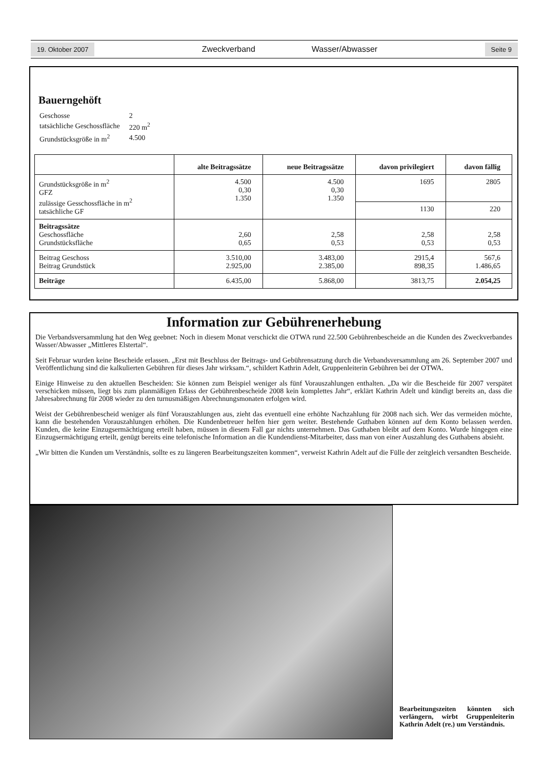19. Oktober 2007 Zweckverband Wasser/Abwasser Seite 9
Bauerngehöft
| Geschosse | 2 |
| tatsächliche Geschossfläche | 220 m<sup>2</sup> |
| Grundstücksgröße in m<sup>2</sup> | 4.500 |
| | alte Beitragssätze | neue Beitragssätze | davon privilegiert | davon fällig |
| --- | --- | --- | --- | --- |
| Grundstücksgröße in m<sup>2</sup> GFZ zulässige Gesschossfläche in m<sup>2</sup> tatsächliche GF | 4.500 0,30 1.350 | 4.500 0,30 1.350 | 1695 | 2805 |
| | | | 1130 | 220 |
| Beitragssätze Geschossfläche Grundstücksfläche | 2,60 0,65 | 2,58 0,53 | 2,58 0,53 | 2,58 0,53 |
| Beitrag Geschoss Beitrag Grundstück | 3.510,00 2.925,00 | 3.483,00 2.385,00 | 2915,4 898,35 | 567,6 1.486,65 |
| Beiträge | 6.435,00 | 5.868,00 | 3813,75 | 2.054,25 |
Information zur Gebührenerhebung
Die Verbandsversammlung hat den Weg geebnet: Noch in diesem Monat verschickt die OTWA rund 22.500 Gebührenbescheide an die Kunden des Zweckverbandes Wasser/Abwasser „Mittleres Elstertal“.
Seit Februar wurden keine Bescheide erlassen. „Erst mit Beschluss der Beitrags- und Gebührensatzung durch die Verbandsversammlung am 26. September 2007 und Veröffentlichung sind die kalkulierten Gebühren für dieses Jahr wirksam.“, schildert Kathrin Adelt, Gruppenleiterin Gebühren bei der OTWA.
Einige Hinweise zu den aktuellen Bescheiden: Sie können zum Beispiel weniger als fünf Vorauszahlungen enthalten. „Da wir die Bescheide für 2007 verspätet verschicken müssen, liegt bis zum planmäßigen Erlass der Gebührenbescheide 2008 kein komplettes Jahr“, erklärt Kathrin Adelt und kündigt bereits an, dass die Jahresabrechnung für 2008 wieder zu den turnusmäßigen Abrechnungsmonaten erfolgen wird.
Weist der Gebührenbescheid weniger als fünf Vorauszahlungen aus, zieht das eventuell eine erhöhte Nachzahlung für 2008 nach sich. Wer das vermeiden möchte, kann die bestehenden Vorauszahlungen erhöhen. Die Kundenbetreuer helfen hier gern weiter. Bestehende Guthaben können auf dem Konto belassen werden. Kunden, die keine Einzugsermächtigung erteilt haben, müssen in diesem Fall gar nichts unternehmen. Das Guthaben bleibt auf dem Konto. Wurde hingegen eine Einzugsermächtigung erteilt, genügt bereits eine telefonische Information an die Kundendienst-Mitarbeiter, dass man von einer Auszahlung des Guthabens absieht.
„Wir bitten die Kunden um Verständnis, sollte es zu längeren Bearbeitungszeiten kommen“, verweist Kathrin Adelt auf die Fülle der zeitgleich versandten Bescheide.
Bearbeitungszeiten könnten sich verlängern, wirbt Gruppenleiterin Kathrin Adelt (re.) um Verständnis.